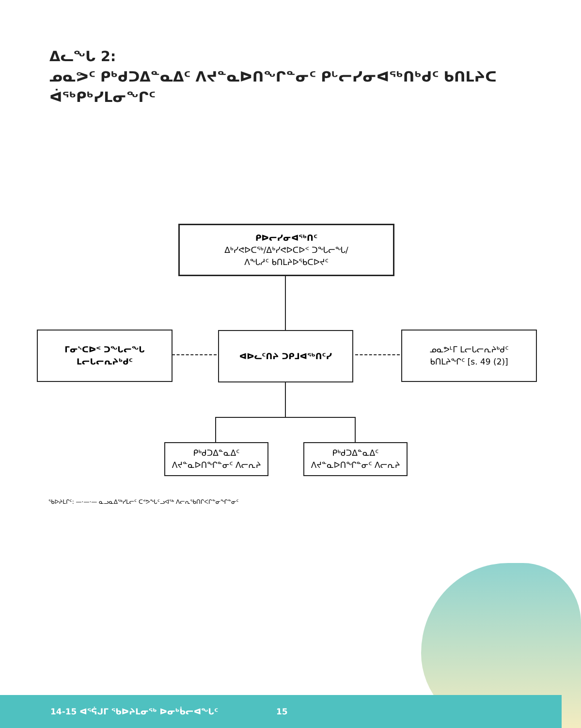ᐃᓚᖓ 2:
ᓄᓇᕗᑦ ᑭᒃᑯᑐᐃᓐᓇᐃᑦ ᐱᔪᓐᓇᐅᑎᖏᓐᓂᑦ ᑭᒡᓕᓯᓂᐊᖅᑎᒃᑯᑦ ᑲᑎᒪᔨᑕ ᐋᖅᑭᒃᓯᒪᓂᖏᑦ
ᑭᐅᓕᓯᓂᐊᖅᑎᑦ
ᐃᒃᓯᕙᐅᑕᖅ/ᐃᒃᓯᕙᐅᑕᐅᑉ ᑐᖓᓕᖓ/
ᐱᖓᓱᑦ ᑲᑎᒪᔨᐅᖃᑕᐅᔪᑦ
ᒥᓂᔅᑕᐅᑉ ᑐᖓᓕᖓ ᒪᓕᒐᓕᕆᔨᒃᑯᑦ ᐊᐅᓚᑦᑎᔨ ᑐᑭᒧᐊᖅᑎᑦᓯ
ᓄᓇᕗᒻᒥ ᒪᓕᒐᓕᕆᔨᒃᑯᑦ
ᑲᑎᒪᔨᖏᑦ [s. 49 (2)]
ᑭᒃᑯᑐᐃᓐᓇᐃᑦ
ᐱᔪᓐᓇᐅᑎᖏᓐᓂᑦ ᐱᓕᕆᔨ
ᑭᒃᑯᑐᐃᓐᓇᐃᑦ
ᐱᔪᓐᓇᐅᑎᖏᓐᓂᑦ ᐱᓕᕆᔨ
ᖃᐅᔨᒪᒋᑦ: —·—·— ᓇᓗᓇᐃᖅᓯᒪᓕᑦ ᑕᕝᕗᖓᑦᓗᐊᖅ ᐱᓕᕆᖃᑎᒋᐸᒋᓐᓂᖏᓐᓂᑦ
14-15 ᐊᕐᕌᒍᒥ ᖃᐅᔨᒪᓂᖅ ᐅᓂᒃᑳᓕᐊᖓᑦ 15